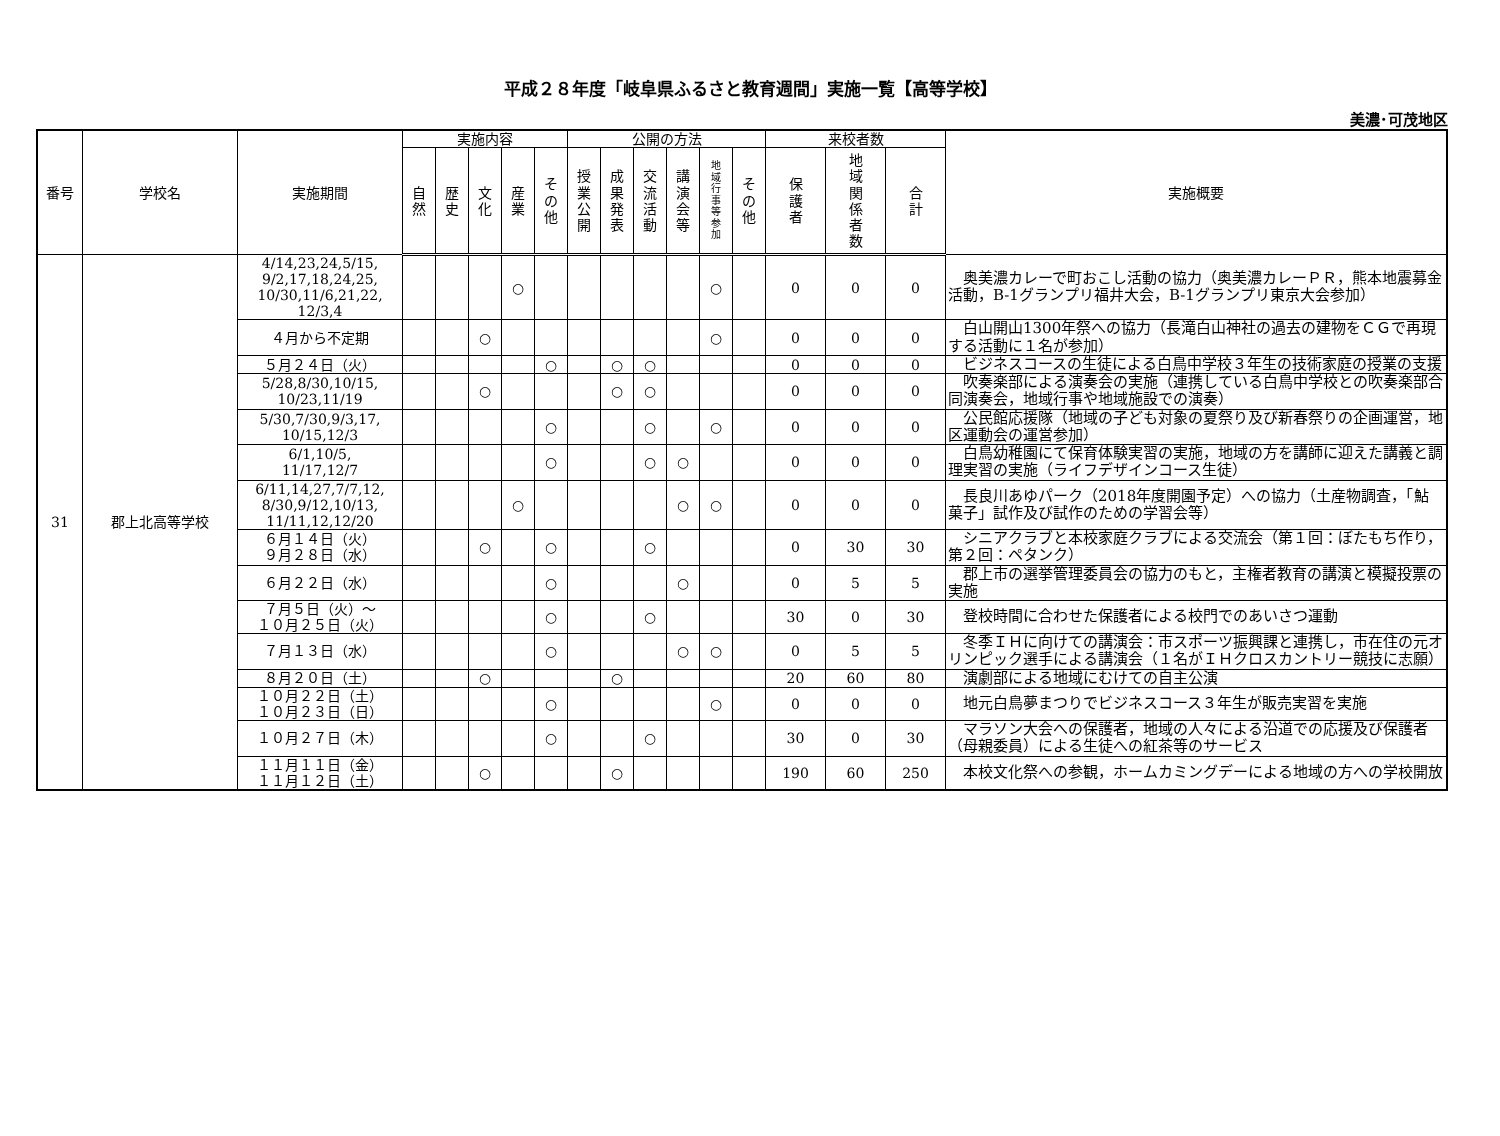平成２８年度「岐阜県ふるさと教育週間」実施一覧【高等学校】
美濃･可茂地区
| 番号 | 学校名 | 実施期間 | 実施内容 | | | | | 公開の方法 | | | | | | 来校者数 | | | 実施概要 |
| --- | --- | --- | --- | --- | --- | --- | --- | --- | --- | --- | --- | --- | --- | --- | --- | --- | --- |
| | | | 自 然 | 歴 史 | 文 化 | 産 業 | そ の 他 | 授 業 公 開 | 成 果 発 表 | 交 流 活 動 | 講 演 会 等 | 地 域 行 事 等 参 加 | そ の 他 | 保 護 者 | 地 域 関 係 者 数 | 合 計 | |
| 31 | 郡上北高等学校 | 4/14,23,24,5/15, 9/2,17,18,24,25, 10/30,11/6,21,22, 12/3,4 | | | | ○ | | | | | | ○ | | 0 | 0 | 0 | 奥美濃カレーで町おこし活動の協力（奥美濃カレーＰＲ，熊本地震募金活動，B-1グランプリ福井大会，B-1グランプリ東京大会参加） |
| | | ４月から不定期 | | | ○ | | | | | | | ○ | | 0 | 0 | 0 | 白山開山1300年祭への協力（長滝白山神社の過去の建物をＣＧで再現する活動に１名が参加） |
| | | ５月２４日（火） | | | | | ○ | | ○ | ○ | | | | 0 | 0 | 0 | ビジネスコースの生徒による白鳥中学校３年生の技術家庭の授業の支援 |
| | | 5/28,8/30,10/15, 10/23,11/19 | | | ○ | | | | ○ | ○ | | | | 0 | 0 | 0 | 吹奏楽部による演奏会の実施（連携している白鳥中学校との吹奏楽部合同演奏会，地域行事や地域施設での演奏） |
| | | 5/30,7/30,9/3,17, 10/15,12/3 | | | | | ○ | | | ○ | | ○ | | 0 | 0 | 0 | 公民館応援隊（地域の子ども対象の夏祭り及び新春祭りの企画運営，地区運動会の運営参加） |
| | | 6/1,10/5, 11/17,12/7 | | | | | ○ | | | ○ | ○ | | | 0 | 0 | 0 | 白鳥幼稚園にて保育体験実習の実施，地域の方を講師に迎えた講義と調理実習の実施（ライフデザインコース生徒） |
| | | 6/11,14,27,7/7,12, 8/30,9/12,10/13, 11/11,12,12/20 | | | | ○ | | | | | ○ | ○ | | 0 | 0 | 0 | 長良川あゆパーク（2018年度開園予定）への協力（土産物調査，「鮎菓子」試作及び試作のための学習会等） |
| | | ６月１４日（火） ９月２８日（水） | | | ○ | | ○ | | | ○ | | | | 0 | 30 | 30 | シニアクラブと本校家庭クラブによる交流会（第１回：ぼたもち作り，第２回：ペタンク） |
| | | ６月２２日（水） | | | | | ○ | | | | ○ | | | 0 | 5 | 5 | 郡上市の選挙管理委員会の協力のもと，主権者教育の講演と模擬投票の実施 |
| | | ７月５日（火）～ １０月２５日（火） | | | | | ○ | | | ○ | | | | 30 | 0 | 30 | 登校時間に合わせた保護者による校門でのあいさつ運動 |
| | | ７月１３日（水） | | | | | ○ | | | | ○ | ○ | | 0 | 5 | 5 | 冬季ＩＨに向けての講演会：市スポーツ振興課と連携し，市在住の元オリンピック選手による講演会（１名がＩＨクロスカントリー競技に志願） |
| | | ８月２０日（土） | | | ○ | | | | ○ | | | | | 20 | 60 | 80 | 演劇部による地域にむけての自主公演 |
| | | １０月２２日（土） １０月２３日（日） | | | | | ○ | | | | | ○ | | 0 | 0 | 0 | 地元白鳥夢まつりでビジネスコース３年生が販売実習を実施 |
| | | １０月２７日（木） | | | | | ○ | | | ○ | | | | 30 | 0 | 30 | マラソン大会への保護者，地域の人々による沿道での応援及び保護者（母親委員）による生徒への紅茶等のサービス |
| | | １１月１１日（金） １１月１２日（土） | | | ○ | | | | ○ | | | | | 190 | 60 | 250 | 本校文化祭への参観，ホームカミングデーによる地域の方への学校開放 |